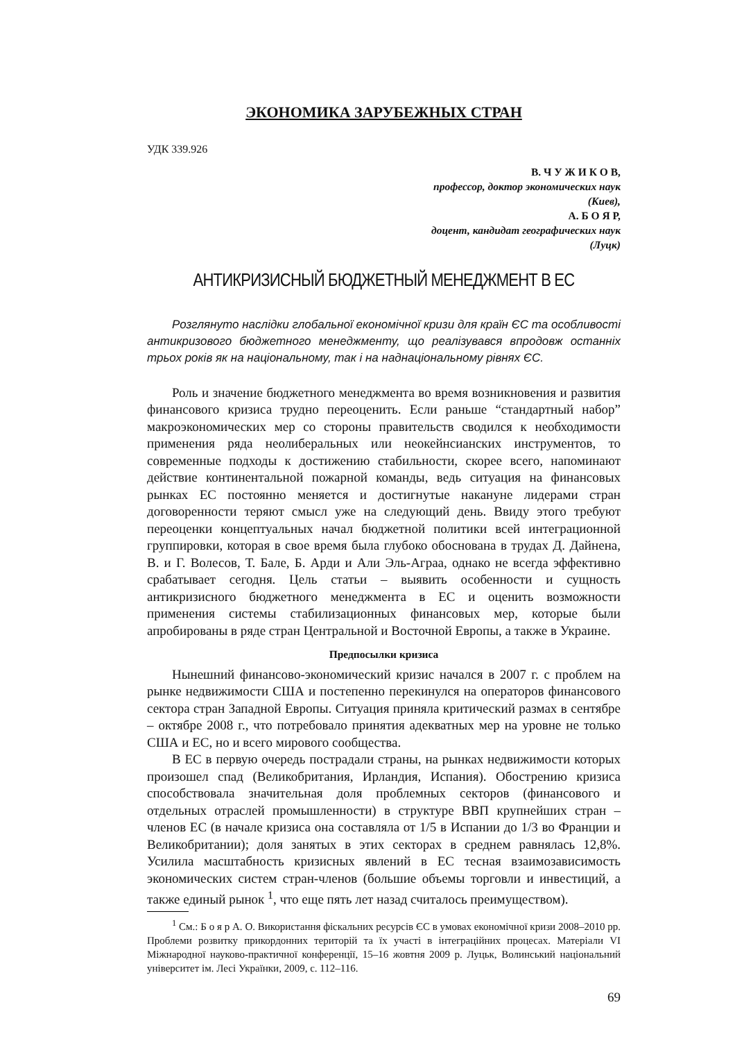ЭКОНОМИКА ЗАРУБЕЖНЫХ СТРАН
УДК 339.926
В. Ч У Ж И К О В,
профессор, доктор экономических наук
(Киев),
А. Б О Я Р,
доцент, кандидат географических наук
(Луцк)
АНТИКРИЗИСНЫЙ БЮДЖЕТНЫЙ МЕНЕДЖМЕНТ В ЕС
Розглянуто наслідки глобальної економічної кризи для країн ЄС та особливості антикризового бюджетного менеджменту, що реалізувався впродовж останніх трьох років як на національному, так і на наднаціональному рівнях ЄС.
Роль и значение бюджетного менеджмента во время возникновения и развития финансового кризиса трудно переоценить. Если раньше “стандартный набор” макроэкономических мер со стороны правительств сводился к необходимости применения ряда неолиберальных или неокейнсианских инструментов, то современные подходы к достижению стабильности, скорее всего, напоминают действие континентальной пожарной команды, ведь ситуация на финансовых рынках ЕС постоянно меняется и достигнутые накануне лидерами стран договоренности теряют смысл уже на следующий день. Ввиду этого требуют переоценки концептуальных начал бюджетной политики всей интеграционной группировки, которая в свое время была глубоко обоснована в трудах Д. Дайнена, В. и Г. Волесов, Т. Бале, Б. Арди и Али Эль-Аграа, однако не всегда эффективно срабатывает сегодня. Цель статьи – выявить особенности и сущность антикризисного бюджетного менеджмента в ЕС и оценить возможности применения системы стабилизационных финансовых мер, которые были апробированы в ряде стран Центральной и Восточной Европы, а также в Украине.
Предпосылки кризиса
Нынешний финансово-экономический кризис начался в 2007 г. с проблем на рынке недвижимости США и постепенно перекинулся на операторов финансового сектора стран Западной Европы. Ситуация приняла критический размах в сентябре – октябре 2008 г., что потребовало принятия адекватных мер на уровне не только США и ЕС, но и всего мирового сообщества.
В ЕС в первую очередь пострадали страны, на рынках недвижимости которых произошел спад (Великобритания, Ирландия, Испания). Обострению кризиса способствовала значительная доля проблемных секторов (финансового и отдельных отраслей промышленности) в структуре ВВП крупнейших стран – членов ЕС (в начале кризиса она составляла от 1/5 в Испании до 1/3 во Франции и Великобритании); доля занятых в этих секторах в среднем равнялась 12,8%. Усилила масштабность кризисных явлений в ЕС тесная взаимозависимость экономических систем стран-членов (большие объемы торговли и инвестиций, а также единый рынок <sup>1</sup>, что еще пять лет назад считалось преимуществом).
<sup>1</sup> См.: Б о я р А. О. Використання фіскальних ресурсів ЄС в умовах економічної кризи 2008–2010 рр. Проблеми розвитку прикордонних територій та їх участі в інтеграційних процесах. Матеріали VI Міжнародної науково-практичної конференції, 15–16 жовтня 2009 р. Луцьк, Волинський національний університет ім. Лесі Українки, 2009, с. 112–116.
69